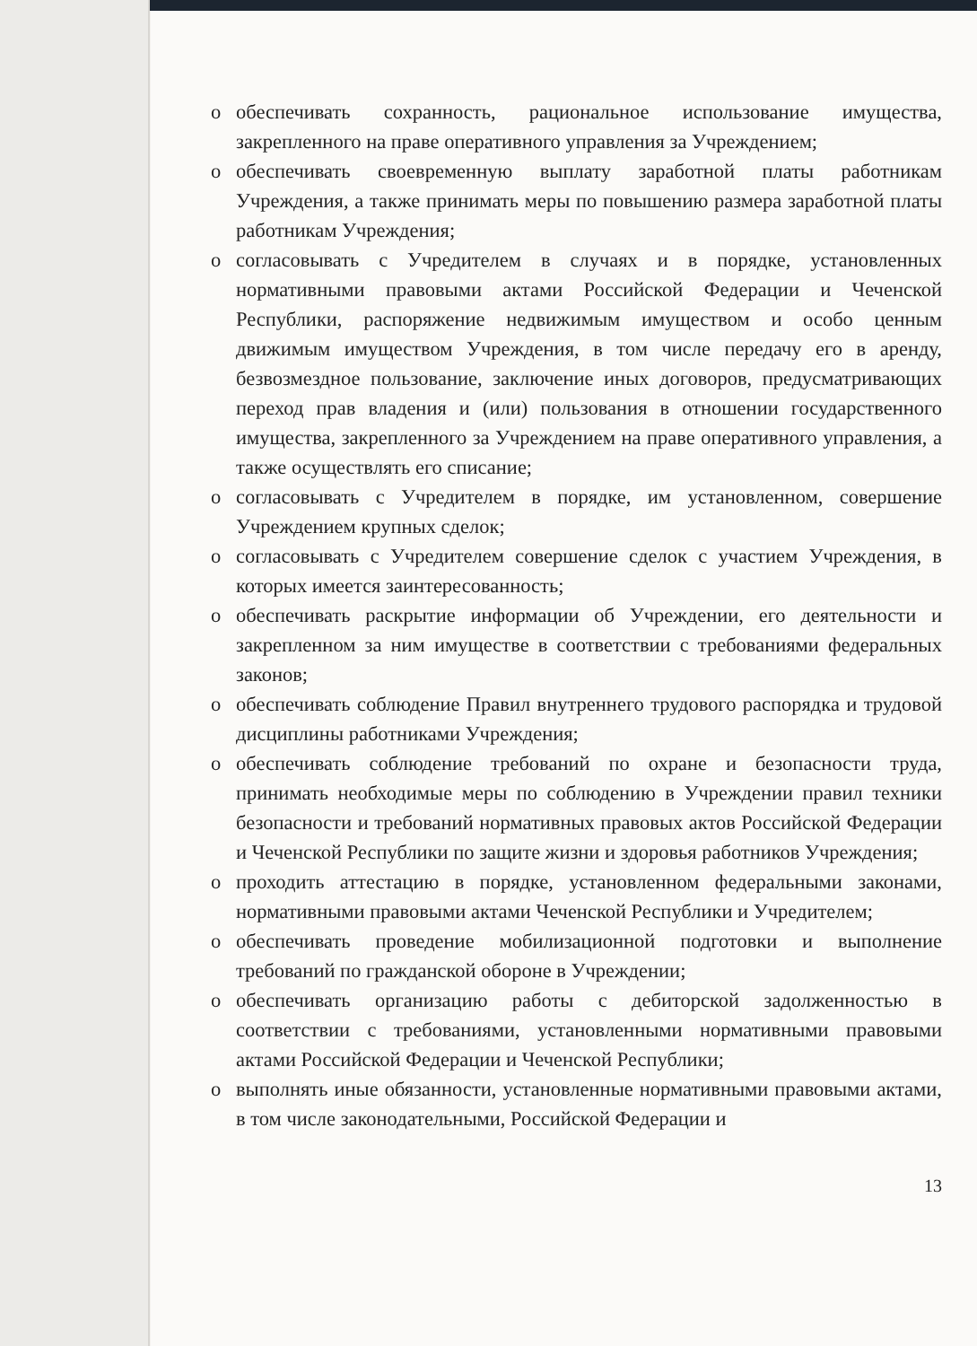o обеспечивать сохранность, рациональное использование имущества, закрепленного на праве оперативного управления за Учреждением;
o обеспечивать своевременную выплату заработной платы работникам Учреждения, а также принимать меры по повышению размера заработной платы работникам Учреждения;
o согласовывать с Учредителем в случаях и в порядке, установленных нормативными правовыми актами Российской Федерации и Чеченской Республики, распоряжение недвижимым имуществом и особо ценным движимым имуществом Учреждения, в том числе передачу его в аренду, безвозмездное пользование, заключение иных договоров, предусматривающих переход прав владения и (или) пользования в отношении государственного имущества, закрепленного за Учреждением на праве оперативного управления, а также осуществлять его списание;
o согласовывать с Учредителем в порядке, им установленном, совершение Учреждением крупных сделок;
o согласовывать с Учредителем совершение сделок с участием Учреждения, в которых имеется заинтересованность;
o обеспечивать раскрытие информации об Учреждении, его деятельности и закрепленном за ним имуществе в соответствии с требованиями федеральных законов;
o обеспечивать соблюдение Правил внутреннего трудового распорядка и трудовой дисциплины работниками Учреждения;
o обеспечивать соблюдение требований по охране и безопасности труда, принимать необходимые меры по соблюдению в Учреждении правил техники безопасности и требований нормативных правовых актов Российской Федерации и Чеченской Республики по защите жизни и здоровья работников Учреждения;
o проходить аттестацию в порядке, установленном федеральными законами, нормативными правовыми актами Чеченской Республики и Учредителем;
o обеспечивать проведение мобилизационной подготовки и выполнение требований по гражданской обороне в Учреждении;
o обеспечивать организацию работы с дебиторской задолженностью в соответствии с требованиями, установленными нормативными правовыми актами Российской Федерации и Чеченской Республики;
o выполнять иные обязанности, установленные нормативными правовыми актами, в том числе законодательными, Российской Федерации и
13